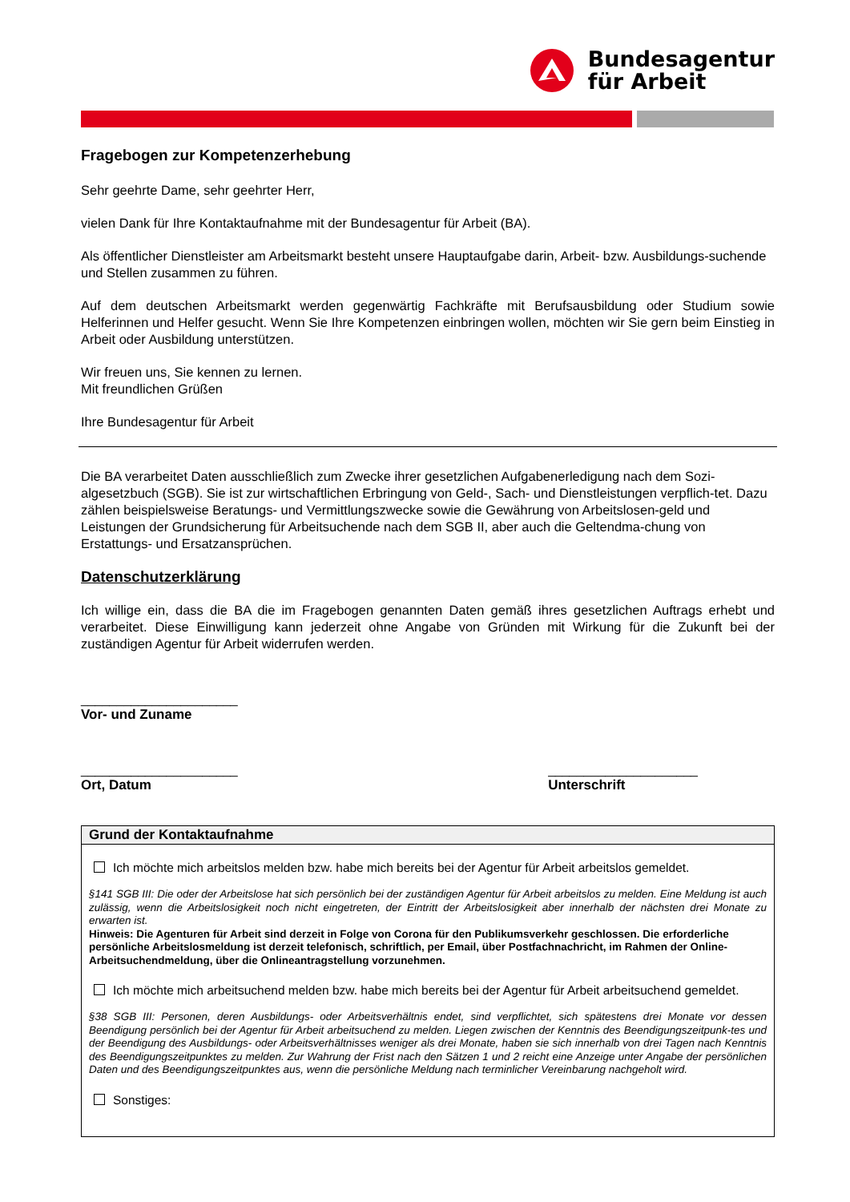Bundesagentur
für Arbeit
Fragebogen zur Kompetenzerhebung
Sehr geehrte Dame, sehr geehrter Herr,
vielen Dank für Ihre Kontaktaufnahme mit der Bundesagentur für Arbeit (BA).
Als öffentlicher Dienstleister am Arbeitsmarkt besteht unsere Hauptaufgabe darin, Arbeit- bzw. Ausbildungs-suchende und Stellen zusammen zu führen.
Auf dem deutschen Arbeitsmarkt werden gegenwärtig Fachkräfte mit Berufsausbildung oder Studium sowie Helferinnen und Helfer gesucht. Wenn Sie Ihre Kompetenzen einbringen wollen, möchten wir Sie gern beim Einstieg in Arbeit oder Ausbildung unterstützen.
Wir freuen uns, Sie kennen zu lernen.
Mit freundlichen Grüßen
Ihre Bundesagentur für Arbeit
Die BA verarbeitet Daten ausschließlich zum Zwecke ihrer gesetzlichen Aufgabenerledigung nach dem Sozi-algesetzbuch (SGB). Sie ist zur wirtschaftlichen Erbringung von Geld-, Sach- und Dienstleistungen verpflich-tet. Dazu zählen beispielsweise Beratungs- und Vermittlungszwecke sowie die Gewährung von Arbeitslosen-geld und Leistungen der Grundsicherung für Arbeitsuchende nach dem SGB II, aber auch die Geltendma-chung von Erstattungs- und Ersatzansprüchen.
Datenschutzerklärung
Ich willige ein, dass die BA die im Fragebogen genannten Daten gemäß ihres gesetzlichen Auftrags erhebt und verarbeitet. Diese Einwilligung kann jederzeit ohne Angabe von Gründen mit Wirkung für die Zukunft bei der zuständigen Agentur für Arbeit widerrufen werden.
______________________
Vor- und Zuname
______________________
Ort, Datum
_____________________
Unterschrift
Grund der Kontaktaufnahme
Ich möchte mich arbeitslos melden bzw. habe mich bereits bei der Agentur für Arbeit arbeitslos gemeldet.
§141 SGB III: Die oder der Arbeitslose hat sich persönlich bei der zuständigen Agentur für Arbeit arbeitslos zu melden. Eine Meldung ist auch zulässig, wenn die Arbeitslosigkeit noch nicht eingetreten, der Eintritt der Arbeitslosigkeit aber innerhalb der nächsten drei Monate zu erwarten ist.
Hinweis: Die Agenturen für Arbeit sind derzeit in Folge von Corona für den Publikumsverkehr geschlossen. Die erforderliche persönliche Arbeitslosmeldung ist derzeit telefonisch, schriftlich, per Email, über Postfachnachricht, im Rahmen der Online-Arbeitsuchendmeldung, über die Onlineantragstellung vorzunehmen.
Ich möchte mich arbeitsuchend melden bzw. habe mich bereits bei der Agentur für Arbeit arbeitsuchend gemeldet.
§38 SGB III: Personen, deren Ausbildungs- oder Arbeitsverhältnis endet, sind verpflichtet, sich spätestens drei Monate vor dessen Beendigung persönlich bei der Agentur für Arbeit arbeitsuchend zu melden. Liegen zwischen der Kenntnis des Beendigungszeitpunk-tes und der Beendigung des Ausbildungs- oder Arbeitsverhältnisses weniger als drei Monate, haben sie sich innerhalb von drei Tagen nach Kenntnis des Beendigungszeitpunktes zu melden. Zur Wahrung der Frist nach den Sätzen 1 und 2 reicht eine Anzeige unter Angabe der persönlichen Daten und des Beendigungszeitpunktes aus, wenn die persönliche Meldung nach terminlicher Vereinbarung nachgeholt wird.
Sonstiges: